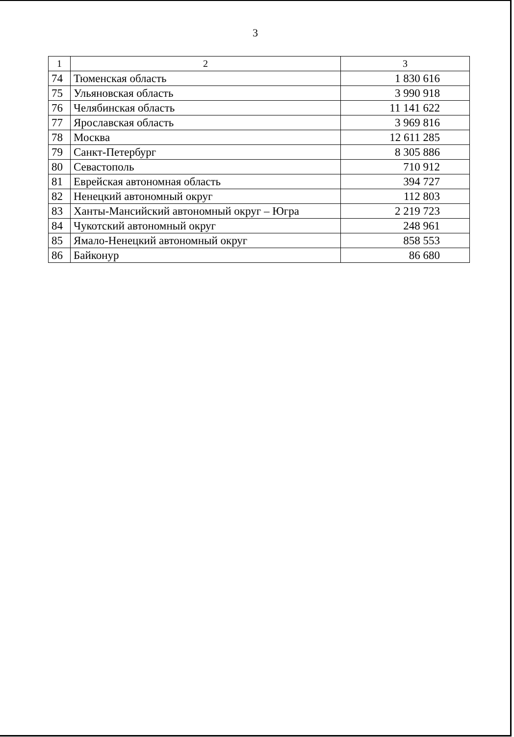3
| 1 | 2 | 3 |
| --- | --- | --- |
| 74 | Тюменская область | 1 830 616 |
| 75 | Ульяновская область | 3 990 918 |
| 76 | Челябинская область | 11 141 622 |
| 77 | Ярославская область | 3 969 816 |
| 78 | Москва | 12 611 285 |
| 79 | Санкт-Петербург | 8 305 886 |
| 80 | Севастополь | 710 912 |
| 81 | Еврейская автономная область | 394 727 |
| 82 | Ненецкий автономный округ | 112 803 |
| 83 | Ханты-Мансийский автономный округ – Югра | 2 219 723 |
| 84 | Чукотский автономный округ | 248 961 |
| 85 | Ямало-Ненецкий автономный округ | 858 553 |
| 86 | Байконур | 86 680 |